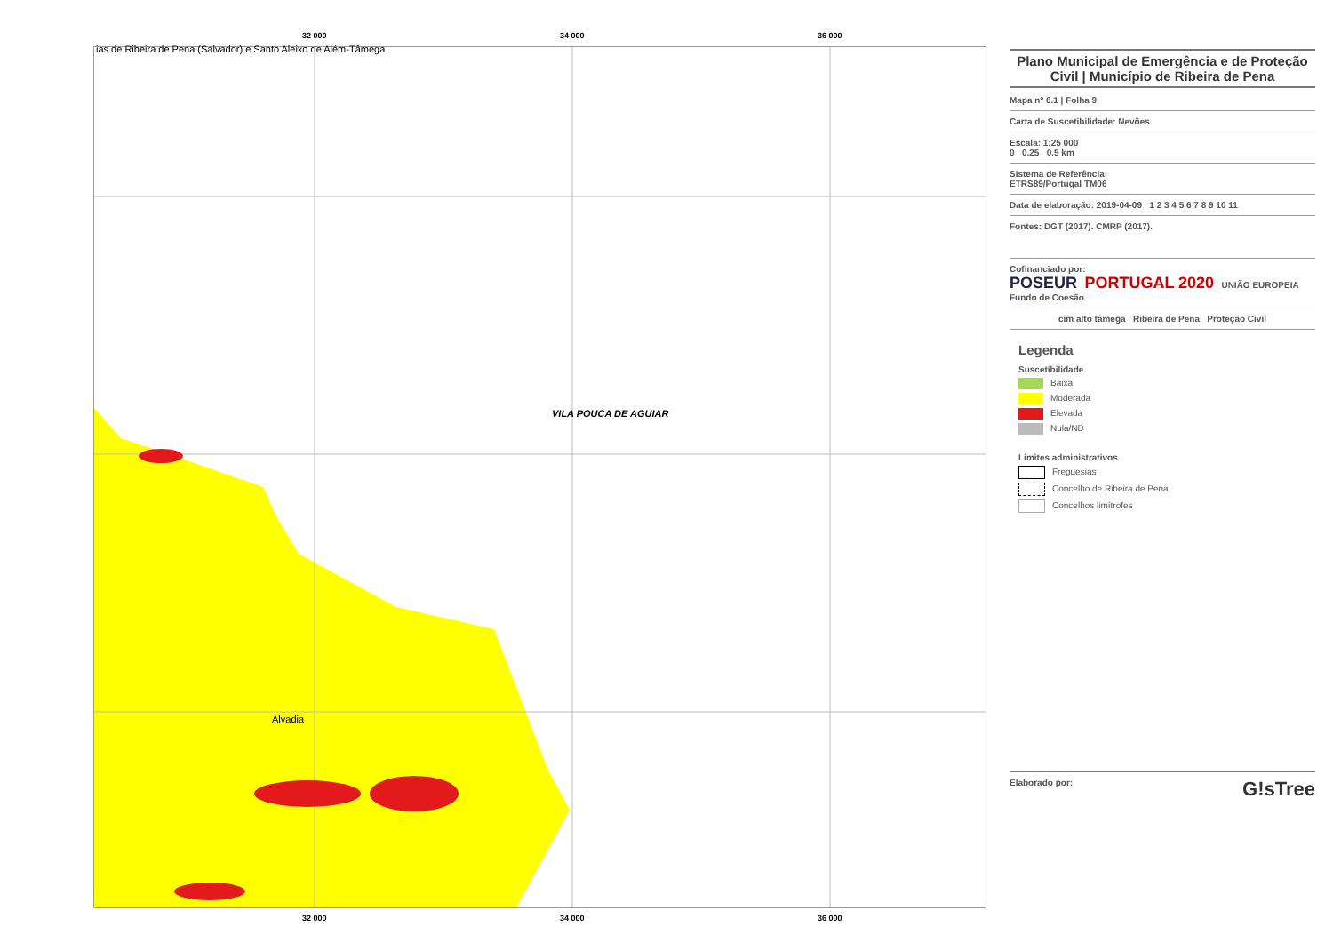32 000 34 000 36 000
ias de Ribeira de Pena (Salvador) e Santo Aleixo de Além-Tâmega
VILA POUCA DE AGUIAR
Alvadia
32 000 34 000 36 000
Plano Municipal de Emergência e de Proteção Civil | Município de Ribeira de Pena
Mapa nº 6.1 | Folha 9
Carta de Suscetibilidade: Nevões
Escala: 1:25 000
0 0.25 0.5 km
Sistema de Referência:
ETRS89/Portugal TM06
Data de elaboração: 2019-04-09 1 2 3 4 5 6 7 8 9 10 11
Fontes: DGT (2017). CMRP (2017).
Cofinanciado por:
POSEUR PORTUGAL 2020 UNIÃO EUROPEIA Fundo de Coesão
cim alto tâmega Ribeira de Pena Proteção Civil
Legenda
Suscetibilidade
Baixa
Moderada
Elevada
Nula/ND
Limites administrativos
Freguesias
Concelho de Ribeira de Pena
Concelhos limítrofes
Elaborado por: G!sTree